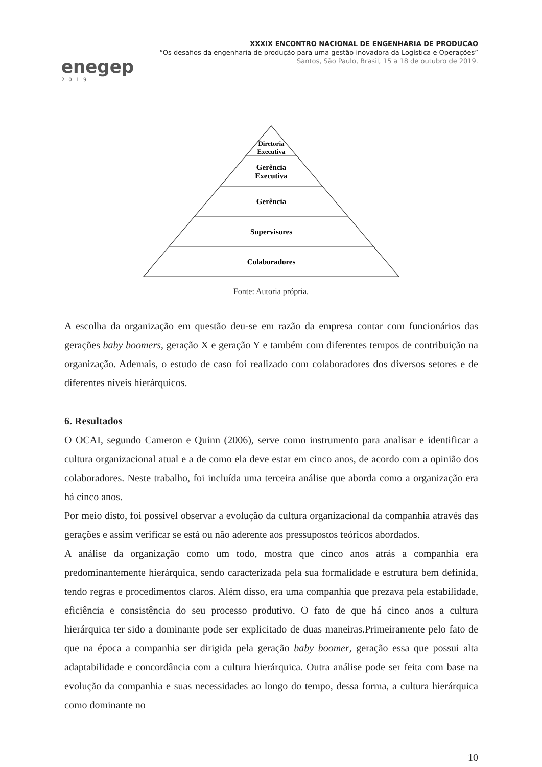enegep
2019
XXXIX ENCONTRO NACIONAL DE ENGENHARIA DE PRODUCAO
“Os desafios da engenharia de produção para uma gestão inovadora da Logística e Operações”
Santos, São Paulo, Brasil, 15 a 18 de outubro de 2019.
Diretoria
Executiva
Gerência
Executiva
Gerência
Supervisores
Colaboradores
Fonte: Autoria própria.
A escolha da organização em questão deu-se em razão da empresa contar com funcionários das gerações baby boomers, geração X e geração Y e também com diferentes tempos de contribuição na organização. Ademais, o estudo de caso foi realizado com colaboradores dos diversos setores e de diferentes níveis hierárquicos.
6. Resultados
O OCAI, segundo Cameron e Quinn (2006), serve como instrumento para analisar e identificar a cultura organizacional atual e a de como ela deve estar em cinco anos, de acordo com a opinião dos colaboradores. Neste trabalho, foi incluída uma terceira análise que aborda como a organização era há cinco anos.
Por meio disto, foi possível observar a evolução da cultura organizacional da companhia através das gerações e assim verificar se está ou não aderente aos pressupostos teóricos abordados.
A análise da organização como um todo, mostra que cinco anos atrás a companhia era predominantemente hierárquica, sendo caracterizada pela sua formalidade e estrutura bem definida, tendo regras e procedimentos claros. Além disso, era uma companhia que prezava pela estabilidade, eficiência e consistência do seu processo produtivo. O fato de que há cinco anos a cultura hierárquica ter sido a dominante pode ser explicitado de duas maneiras.Primeiramente pelo fato de que na época a companhia ser dirigida pela geração baby boomer, geração essa que possui alta adaptabilidade e concordância com a cultura hierárquica. Outra análise pode ser feita com base na evolução da companhia e suas necessidades ao longo do tempo, dessa forma, a cultura hierárquica como dominante no
10